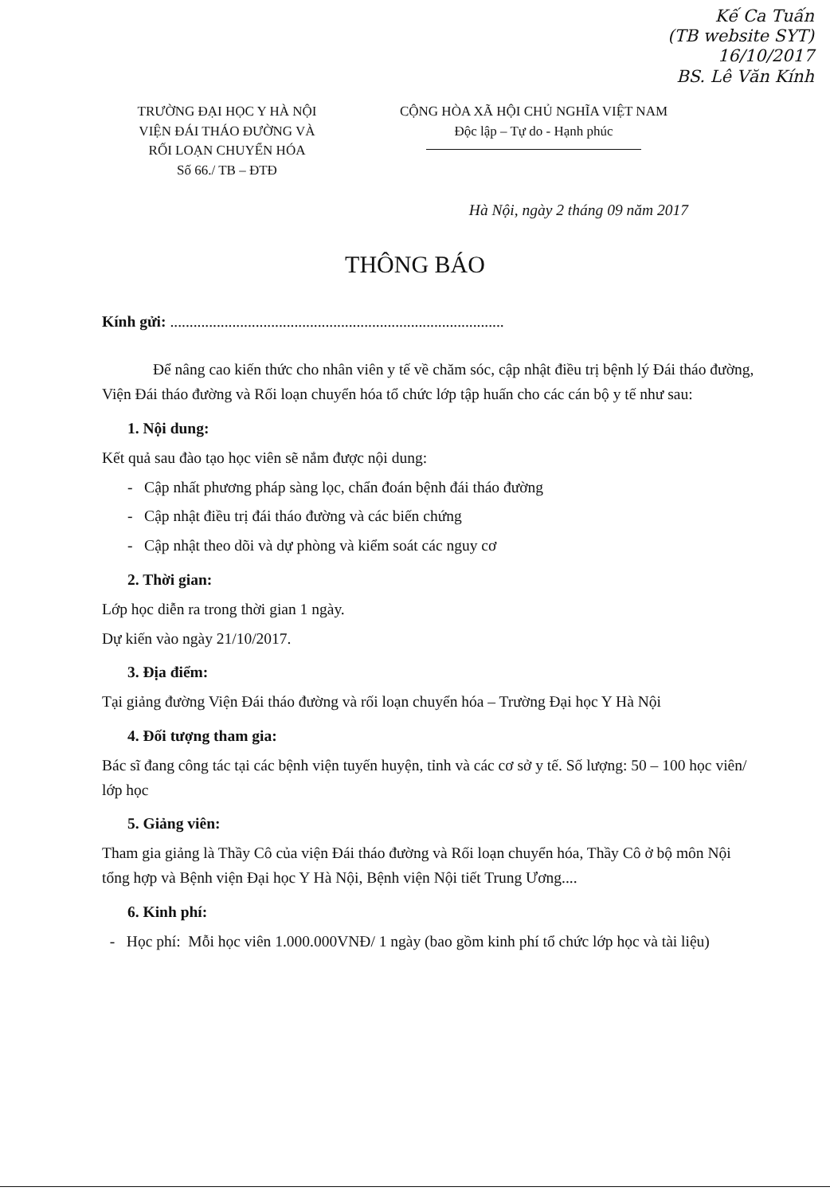Kế Ca Tuấn
(TB website SYT)
16/10/2017
BS. Lê Văn Kính
TRƯỜNG ĐẠI HỌC Y HÀ NỘI
VIỆN ĐÁI THÁO ĐƯỜNG VÀ
RỐI LOẠN CHUYỂN HÓA
Số 66./ TB – ĐTĐ
CỘNG HÒA XÃ HỘI CHỦ NGHĨA VIỆT NAM
Độc lập – Tự do - Hạnh phúc
Hà Nội, ngày 2 tháng 09 năm 2017
THÔNG BÁO
Kính gửi: ......................................................................................
Để nâng cao kiến thức cho nhân viên y tế về chăm sóc, cập nhật điều trị bệnh lý Đái tháo đường, Viện Đái tháo đường và Rối loạn chuyển hóa tổ chức lớp tập huấn cho các cán bộ y tế như sau:
1. Nội dung:
Kết quả sau đào tạo học viên sẽ nắm được nội dung:
- Cập nhất phương pháp sàng lọc, chẩn đoán bệnh đái tháo đường
- Cập nhật điều trị đái tháo đường và các biến chứng
- Cập nhật theo dõi và dự phòng và kiểm soát các nguy cơ
2. Thời gian:
Lớp học diễn ra trong thời gian 1 ngày.
Dự kiến vào ngày 21/10/2017.
3. Địa điểm:
Tại giảng đường Viện Đái tháo đường và rối loạn chuyển hóa – Trường Đại học Y Hà Nội
4. Đối tượng tham gia:
Bác sĩ đang công tác tại các bệnh viện tuyến huyện, tỉnh và các cơ sở y tế. Số lượng: 50 – 100 học viên/ lớp học
5. Giảng viên:
Tham gia giảng là Thầy Cô của viện Đái tháo đường và Rối loạn chuyển hóa, Thầy Cô ở bộ môn Nội tổng hợp và Bệnh viện Đại học Y Hà Nội, Bệnh viện Nội tiết Trung Ương....
6. Kinh phí:
- Học phí: Mỗi học viên 1.000.000VNĐ/ 1 ngày (bao gồm kinh phí tổ chức lớp học và tài liệu)